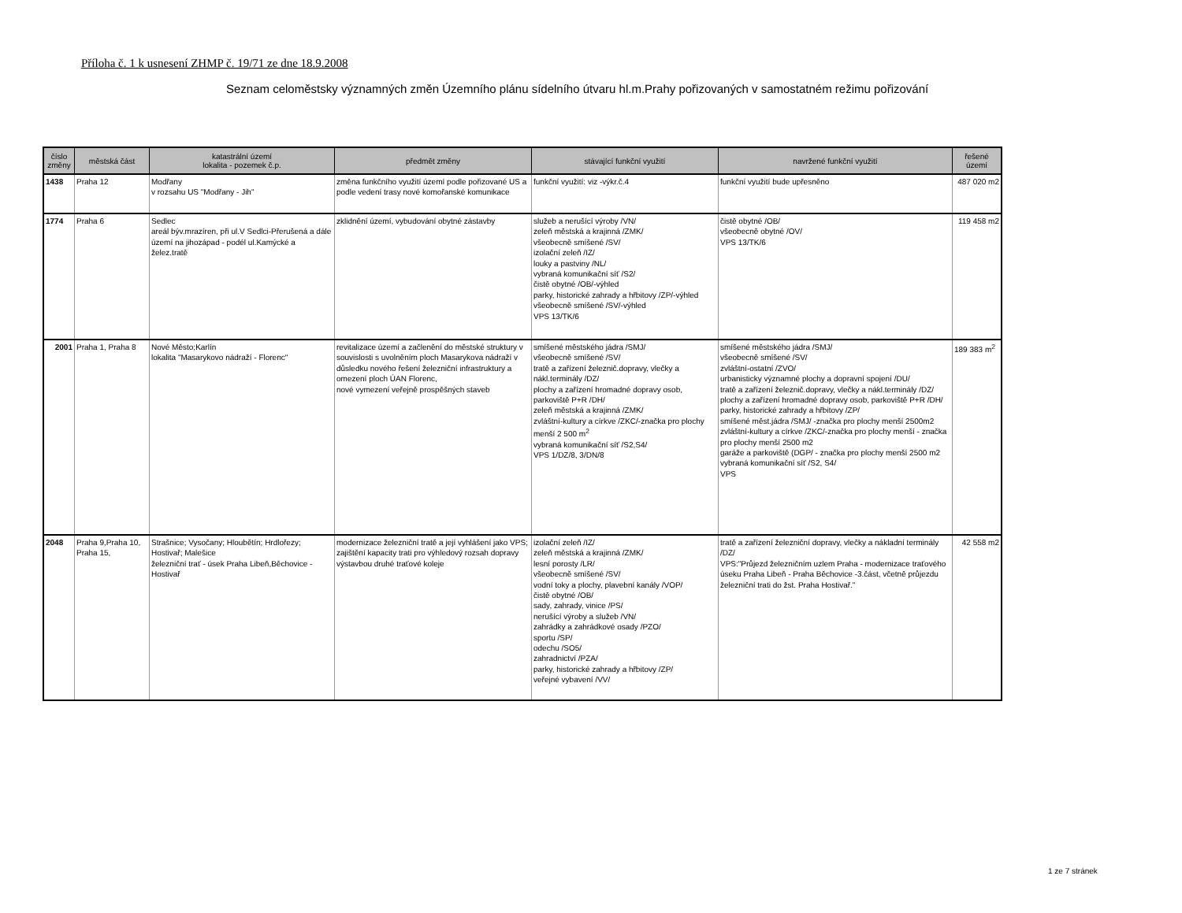Příloha č. 1 k usnesení ZHMP č. 19/71 ze dne 18.9.2008
Seznam celoměstsky významných změn Územního plánu sídelního útvaru hl.m.Prahy pořizovaných v samostatném režimu pořizování
| číslo změny | městská část | katastrální území lokalita - pozemek č.p. | předmět změny | stávající funkční využití | navržené funkční využití | řešené území |
| --- | --- | --- | --- | --- | --- | --- |
| 1438 | Praha 12 | Modřany v rozsahu US "Modřany - Jih" | změna funkčního využití území podle pořizované US a podle vedení trasy nové komořanské komunikace | funkční využití: viz -výkr.č.4 | funkční využití bude upřesněno | 487 020 m2 |
| 1774 | Praha 6 | Sedlec areál býv.mrazíren, při ul.V Sedlci-Přerušená a dále území na jihozápad - podél ul.Kamýcké a želez.tratě | zklidnění území, vybudování obytné zástavby | služeb a nerušící výroby /VN/ zeleň městská a krajinná /ZMK/ všeobecně smíšené /SV/ izolační zeleň /IZ/ louky a pastviny /NL/ vybraná komunikační síť /S2/ čistě obytné /OB/-výhled parky, historické zahrady a hřbitovy /ZP/-výhled všeobecně smíšené /SV/-výhled VPS 13/TK/6 | čistě obytné /OB/ všeobecně obytné /OV/ VPS 13/TK/6 | 119 458 m2 |
| 2001 | Praha 1, Praha 8 | Nové Město;Karlín lokalita "Masarykovo nádraží - Florenc" | revitalizace území a začlenění do městské struktury v souvislosti s uvolněním ploch Masarykova nádraží v důsledku nového řešení železniční infrastruktury a omezení ploch ÚAN Florenc, nové vymezení veřejně prospěšných staveb | smíšené městského jádra /SMJ/ všeobecně smíšené /SV/ tratě a zařízení železnič.dopravy, vlečky a nákl.terminály /DZ/ plochy a zařízení hromadné dopravy osob, parkoviště P+R /DH/ zeleň městská a krajinná /ZMK/ zvláštní-kultury a církve /ZKC/-značka pro plochy menší 2 500 m<sup>2</sup> vybraná komunikační síť /S2,S4/ VPS 1/DZ/8, 3/DN/8 | smíšené městského jádra /SMJ/ všeobecně smíšené /SV/ zvláštní-ostatní /ZVO/ urbanisticky významné plochy a dopravní spojení /DU/ tratě a zařízení železnič.dopravy, vlečky a nákl.terminály /DZ/ plochy a zařízení hromadné dopravy osob, parkoviště P+R /DH/ parky, historické zahrady a hřbitovy /ZP/ smíšené měst.jádra /SMJ/ -značka pro plochy menší 2500m2 zvláštní-kultury a církve /ZKC/-značka pro plochy menší - značka pro plochy menší 2500 m2 garáže a parkoviště (DGP/ - značka pro plochy menší 2500 m2 vybraná komunikační síť /S2, S4/ VPS | 189 383 m<sup>2</sup> |
| 2048 | Praha 9,Praha 10, Praha 15, | Strašnice; Vysočany; Hloubětín; Hrdlořezy; Hostivař; Malešice železniční trať - úsek Praha Libeň,Běchovice - Hostivař | modernizace železniční tratě a její vyhlášení jako VPS; zajištění kapacity trati pro výhledový rozsah dopravy výstavbou druhé traťové koleje | izolační zeleň /IZ/ zeleň městská a krajinná /ZMK/ lesní porosty /LR/ všeobecně smíšené /SV/ vodní toky a plochy, plavební kanály /VOP/ čistě obytné /OB/ sady, zahrady, vinice /PS/ nerušící výroby a služeb /VN/ zahrádky a zahrádkové osady /PZO/ sportu /SP/ odechu /SO5/ zahradnictví /PZA/ parky, historické zahrady a hřbitovy /ZP/ veřejné vybavení /VV/ | tratě a zařízení železniční dopravy, vlečky a nákladní terminály /DZ/ VPS:"Průjezd železničním uzlem Praha - modernizace traťového úseku Praha Libeň - Praha Běchovice -3.část, včetně průjezdu železniční trati do žst. Praha Hostivař." | 42 558 m2 |
1 ze 7 stránek